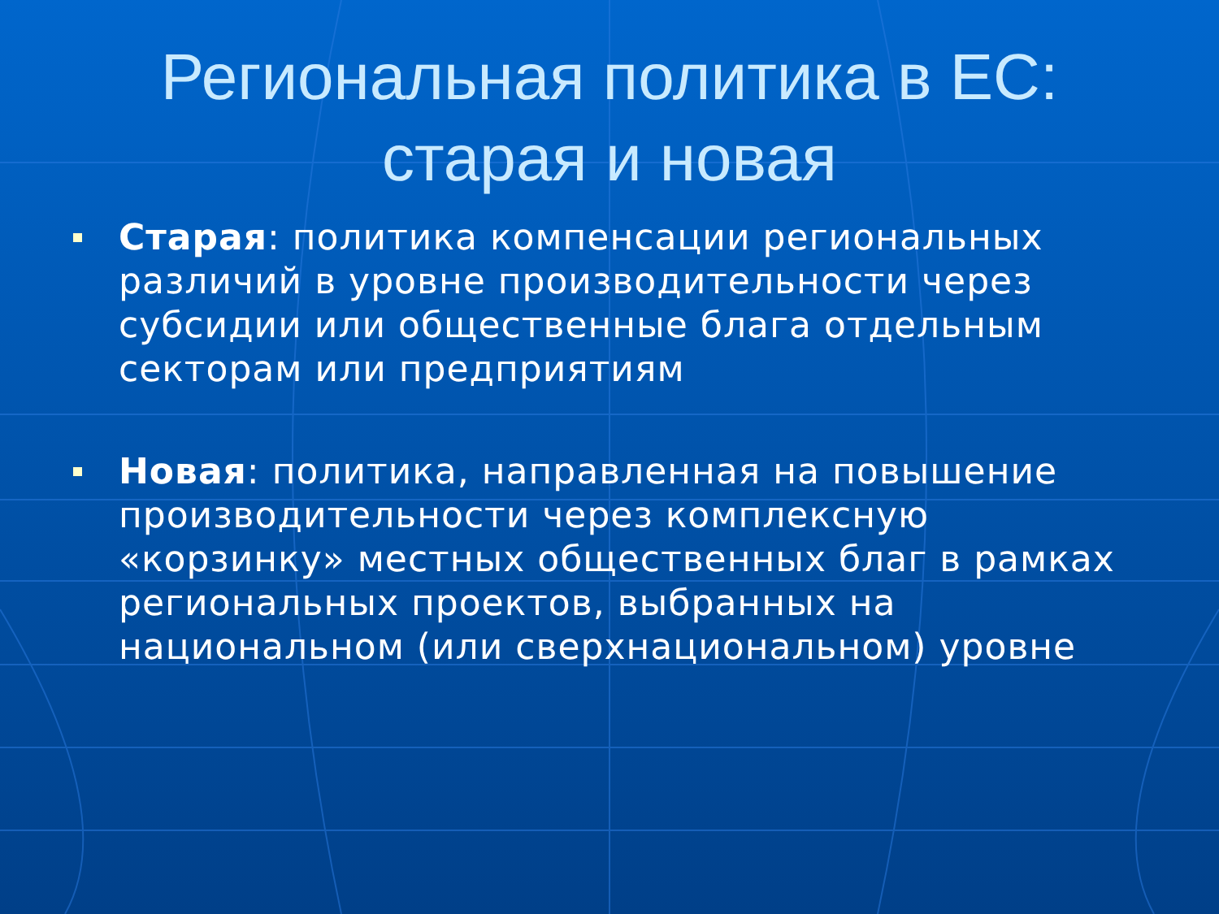Региональная политика в ЕС:
старая и новая
Старая: политика компенсации региональных различий в уровне производительности через субсидии или общественные блага отдельным секторам или предприятиям
Новая: политика, направленная на повышение производительности через комплексную «корзинку» местных общественных благ в рамках региональных проектов, выбранных на национальном (или сверхнациональном) уровне